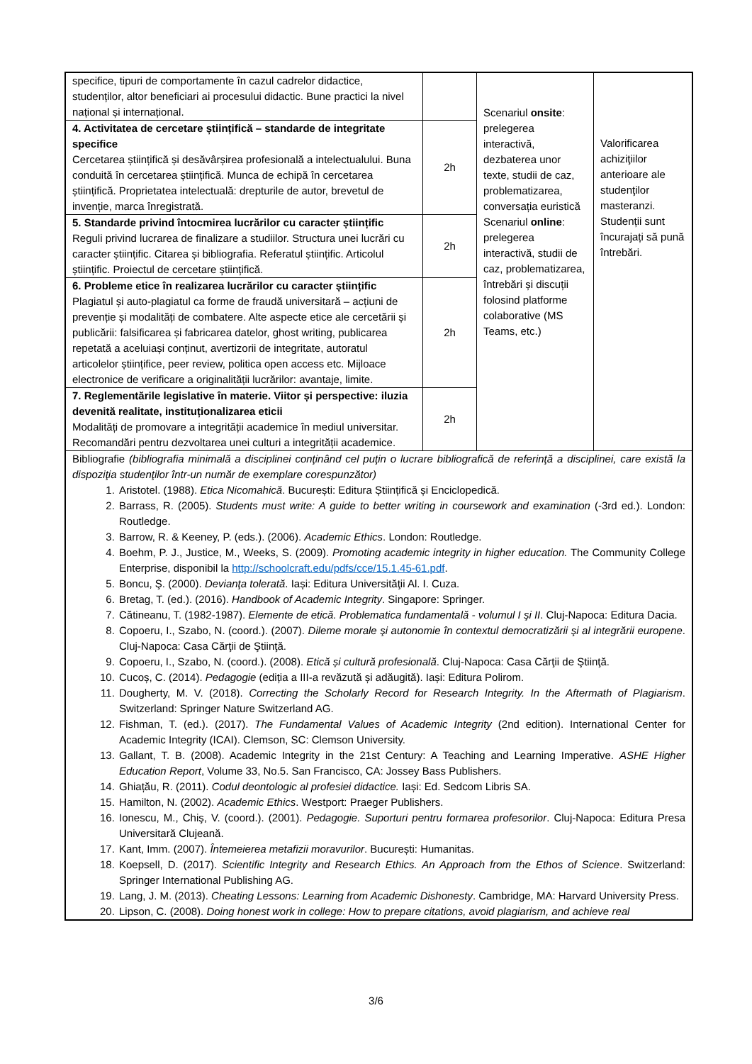| specifice, tipuri de comportamente în cazul cadrelor didactice, studenților, altor beneficiari ai procesului didactic. Bune practici la nivel național și internațional. | | Scenariul onsite : prelegerea interactivă, dezbaterea unor texte, studii de caz, problematizarea, conversația euristică Scenariul online : prelegerea interactivă, studii de caz, problematizarea, întrebări și discuții folosind platforme colaborative (MS Teams, etc.) | Valorificarea achiziţiilor anterioare ale studenţilor masteranzi. Studenții sunt încurajați să pună întrebări. |
| 4. Activitatea de cercetare științifică – standarde de integritate specifice Cercetarea științifică și desăvârșirea profesională a intelectualului. Buna conduită în cercetarea științifică. Munca de echipă în cercetarea științifică. Proprietatea intelectuală: drepturile de autor, brevetul de invenție, marca înregistrată. | 2h | | |
| 5. Standarde privind întocmirea lucrărilor cu caracter științific Reguli privind lucrarea de finalizare a studiilor. Structura unei lucrări cu caracter științific. Citarea și bibliografia. Referatul științific. Articolul științific. Proiectul de cercetare științifică. | 2h | | |
| 6. Probleme etice în realizarea lucrărilor cu caracter științific Plagiatul și auto-plagiatul ca forme de fraudă universitară – acțiuni de prevenție și modalități de combatere. Alte aspecte etice ale cercetării și publicării: falsificarea și fabricarea datelor, ghost writing, publicarea repetată a aceluiași conținut, avertizorii de integritate, autoratul articolelor științifice, peer review, politica open access etc. Mijloace electronice de verificare a originalității lucrărilor: avantaje, limite. | 2h | | |
| 7. Reglementările legislative în materie. Viitor și perspective: iluzia devenită realitate, instituționalizarea eticii Modalități de promovare a integrității academice în mediul universitar. Recomandări pentru dezvoltarea unei culturi a integrității academice. | 2h | | |
| Bibliografie (bibliografia minimală a disciplinei conţinând cel puţin o lucrare bibliografică de referinţă a disciplinei, care există la dispoziţia studenţilor într-un număr de exemplare corespunzător) 1. Aristotel. (1988). Etica Nicomahică . București: Editura Științifică și Enciclopedică. 2. Barrass, R. (2005). Students must write: A guide to better writing in coursework and examination (-3rd ed.). London: Routledge. 3. Barrow, R. & Keeney, P. (eds.). (2006). Academic Ethics . London: Routledge. 4. Boehm, P. J., Justice, M., Weeks, S. (2009). Promoting academic integrity in higher education. The Community College Enterprise, disponibil la http://schoolcraft.edu/pdfs/cce/15.1.45-61.pdf . 5. Boncu, Ş. (2000). Devianţa tolerată . Iași: Editura Universităţii Al. I. Cuza. 6. Bretag, T. (ed.). (2016). Handbook of Academic Integrity . Singapore: Springer. 7. Cătineanu, T. (1982-1987). Elemente de etică. Problematica fundamentală - volumul I şi II . Cluj-Napoca: Editura Dacia. 8. Copoeru, I., Szabo, N. (coord.). (2007). Dileme morale şi autonomie în contextul democratizării şi al integrării europene . Cluj-Napoca: Casa Cărţii de Ştiinţă. 9. Copoeru, I., Szabo, N. (coord.). (2008). Etică și cultură profesională . Cluj-Napoca: Casa Cărţii de Ştiinţă. 10. Cucoș, C. (2014). Pedagogie (ediția a III-a revăzută și adăugită). Iași: Editura Polirom. 11. Dougherty, M. V. (2018). Correcting the Scholarly Record for Research Integrity. In the Aftermath of Plagiarism . Switzerland: Springer Nature Switzerland AG. 12. Fishman, T. (ed.). (2017). The Fundamental Values of Academic Integrity (2nd edition). International Center for Academic Integrity (ICAI). Clemson, SC: Clemson University. 13. Gallant, T. B. (2008). Academic Integrity in the 21st Century: A Teaching and Learning Imperative. ASHE Higher Education Report , Volume 33, No.5. San Francisco, CA: Jossey Bass Publishers. 14. Ghiațău, R. (2011). Codul deontologic al profesiei didactice. Iași: Ed. Sedcom Libris SA. 15. Hamilton, N. (2002). Academic Ethics . Westport: Praeger Publishers. 16. Ionescu, M., Chiş, V. (coord.). (2001). Pedagogie. Suporturi pentru formarea profesorilor . Cluj-Napoca: Editura Presa Universitară Clujeană. 17. Kant, Imm. (2007). Întemeierea metafizii moravurilor . București: Humanitas. 18. Koepsell, D. (2017). Scientific Integrity and Research Ethics. An Approach from the Ethos of Science . Switzerland: Springer International Publishing AG. 19. Lang, J. M. (2013). Cheating Lessons: Learning from Academic Dishonesty . Cambridge, MA: Harvard University Press. 20. Lipson, C. (2008). Doing honest work in college: How to prepare citations, avoid plagiarism, and achieve real | | | |
3/6